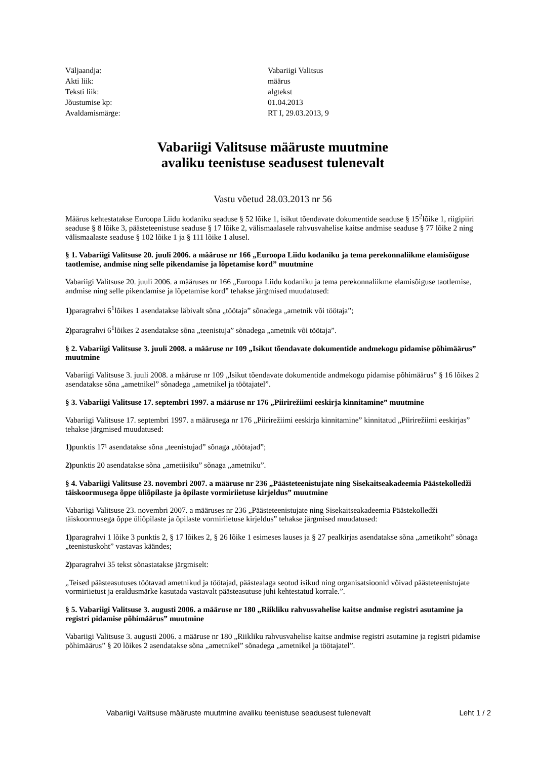| Väljaandja: | Vabariigi Valitsus |
| Akti liik: | määrus |
| Teksti liik: | algtekst |
| Jõustumise kp: | 01.04.2013 |
| Avaldamismärge: | RT I, 29.03.2013, 9 |
Vabariigi Valitsuse määruste muutmine
avaliku teenistuse seadusest tulenevalt
Vastu võetud 28.03.2013 nr 56
Määrus kehtestatakse Euroopa Liidu kodaniku seaduse § 52 lõike 1, isikut tõendavate dokumentide seaduse § 15<sup>2</sup>lõike 1, riigipiiri seaduse § 8 lõike 3, päästeteenistuse seaduse § 17 lõike 2, välismaalasele rahvusvahelise kaitse andmise seaduse § 77 lõike 2 ning välismaalaste seaduse § 102 lõike 1 ja § 111 lõike 1 alusel.
§ 1. Vabariigi Valitsuse 20. juuli 2006. a määruse nr 166 „Euroopa Liidu kodaniku ja tema perekonnaliikme elamisõiguse taotlemise, andmise ning selle pikendamise ja lõpetamise kord” muutmine
Vabariigi Valitsuse 20. juuli 2006. a määruses nr 166 „Euroopa Liidu kodaniku ja tema perekonnaliikme elamisõiguse taotlemise, andmise ning selle pikendamise ja lõpetamise kord” tehakse järgmised muudatused:
1) paragrahvi 6<sup>1</sup>lõikes 1 asendatakse läbivalt sõna „töötaja” sõnadega „ametnik või töötaja”;
2) paragrahvi 6<sup>1</sup>lõikes 2 asendatakse sõna „teenistuja” sõnadega „ametnik või töötaja”.
§ 2. Vabariigi Valitsuse 3. juuli 2008. a määruse nr 109 „Isikut tõendavate dokumentide andmekogu pidamise põhimäärus” muutmine
Vabariigi Valitsuse 3. juuli 2008. a määruse nr 109 „Isikut tõendavate dokumentide andmekogu pidamise põhimäärus” § 16 lõikes 2 asendatakse sõna „ametnikel” sõnadega „ametnikel ja töötajatel”.
§ 3. Vabariigi Valitsuse 17. septembri 1997. a määruse nr 176 „Piirirežiimi eeskirja kinnitamine” muutmine
Vabariigi Valitsuse 17. septembri 1997. a määrusega nr 176 „Piirirežiimi eeskirja kinnitamine” kinnitatud „Piirirežiimi eeskirjas” tehakse järgmised muudatused:
1) punktis 17¹ asendatakse sõna „teenistujad” sõnaga „töötajad”;
2) punktis 20 asendatakse sõna „ametiisiku” sõnaga „ametniku”.
§ 4. Vabariigi Valitsuse 23. novembri 2007. a määruse nr 236 „Päästeteenistujate ning Sisekaitseakadeemia Päästekolledži täiskoormusega õppe üliõpilaste ja õpilaste vormiriietuse kirjeldus” muutmine
Vabariigi Valitsuse 23. novembri 2007. a määruses nr 236 „Päästeteenistujate ning Sisekaitseakadeemia Päästekolledži täiskoormusega õppe üliõpilaste ja õpilaste vormiriietuse kirjeldus” tehakse järgmised muudatused:
1) paragrahvi 1 lõike 3 punktis 2, § 17 lõikes 2, § 26 lõike 1 esimeses lauses ja § 27 pealkirjas asendatakse sõna „ametikoht” sõnaga „teenistuskoht” vastavas käändes;
2) paragrahvi 35 tekst sõnastatakse järgmiselt:
„Teised päästeasutuses töötavad ametnikud ja töötajad, päästealaga seotud isikud ning organisatsioonid võivad päästeteenistujate vormiriietust ja eraldusmärke kasutada vastavalt päästeasutuse juhi kehtestatud korrale.”.
§ 5. Vabariigi Valitsuse 3. augusti 2006. a määruse nr 180 „Riikliku rahvusvahelise kaitse andmise registri asutamine ja registri pidamise põhimäärus” muutmine
Vabariigi Valitsuse 3. augusti 2006. a määruse nr 180 „Riikliku rahvusvahelise kaitse andmise registri asutamine ja registri pidamise põhimäärus” § 20 lõikes 2 asendatakse sõna „ametnikel” sõnadega „ametnikel ja töötajatel”.
Vabariigi Valitsuse määruste muutmine avaliku teenistuse seadusest tulenevalt Leht 1 / 2